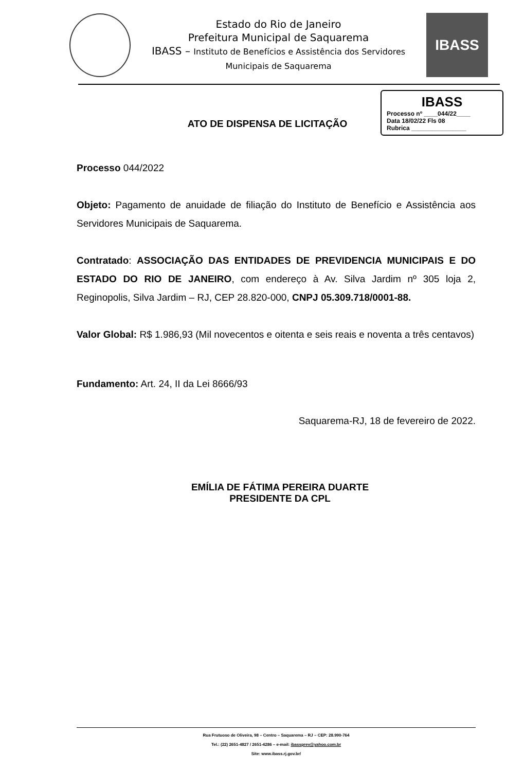Estado do Rio de Janeiro
Prefeitura Municipal de Saquarema
IBASS – Instituto de Benefícios e Assistência dos Servidores
Municipais de Saquarema
IBASS
ATO DE DISPENSA DE LICITAÇÃO
IBASS
Processo nº ____044/22____
Data 18/02/22 Fls 08
Rubrica ________________
Processo 044/2022
Objeto: Pagamento de anuidade de filiação do Instituto de Benefício e Assistência aos Servidores Municipais de Saquarema.
Contratado: ASSOCIAÇÃO DAS ENTIDADES DE PREVIDENCIA MUNICIPAIS E DO ESTADO DO RIO DE JANEIRO, com endereço à Av. Silva Jardim nº 305 loja 2, Reginopolis, Silva Jardim – RJ, CEP 28.820-000, CNPJ 05.309.718/0001-88.
Valor Global: R$ 1.986,93 (Mil novecentos e oitenta e seis reais e noventa a três centavos)
Fundamento: Art. 24, II da Lei 8666/93
Saquarema-RJ, 18 de fevereiro de 2022.
EMÍLIA DE FÁTIMA PEREIRA DUARTE
PRESIDENTE DA CPL
Rua Frutuoso de Oliveira, 98 – Centro – Saquarema – RJ – CEP: 28.990-764
Tel.: (22) 2651-4827 / 2651-4286 – e-mail: ibassprev@yahoo.com.br
Site: www.ibass.rj.gov.br/